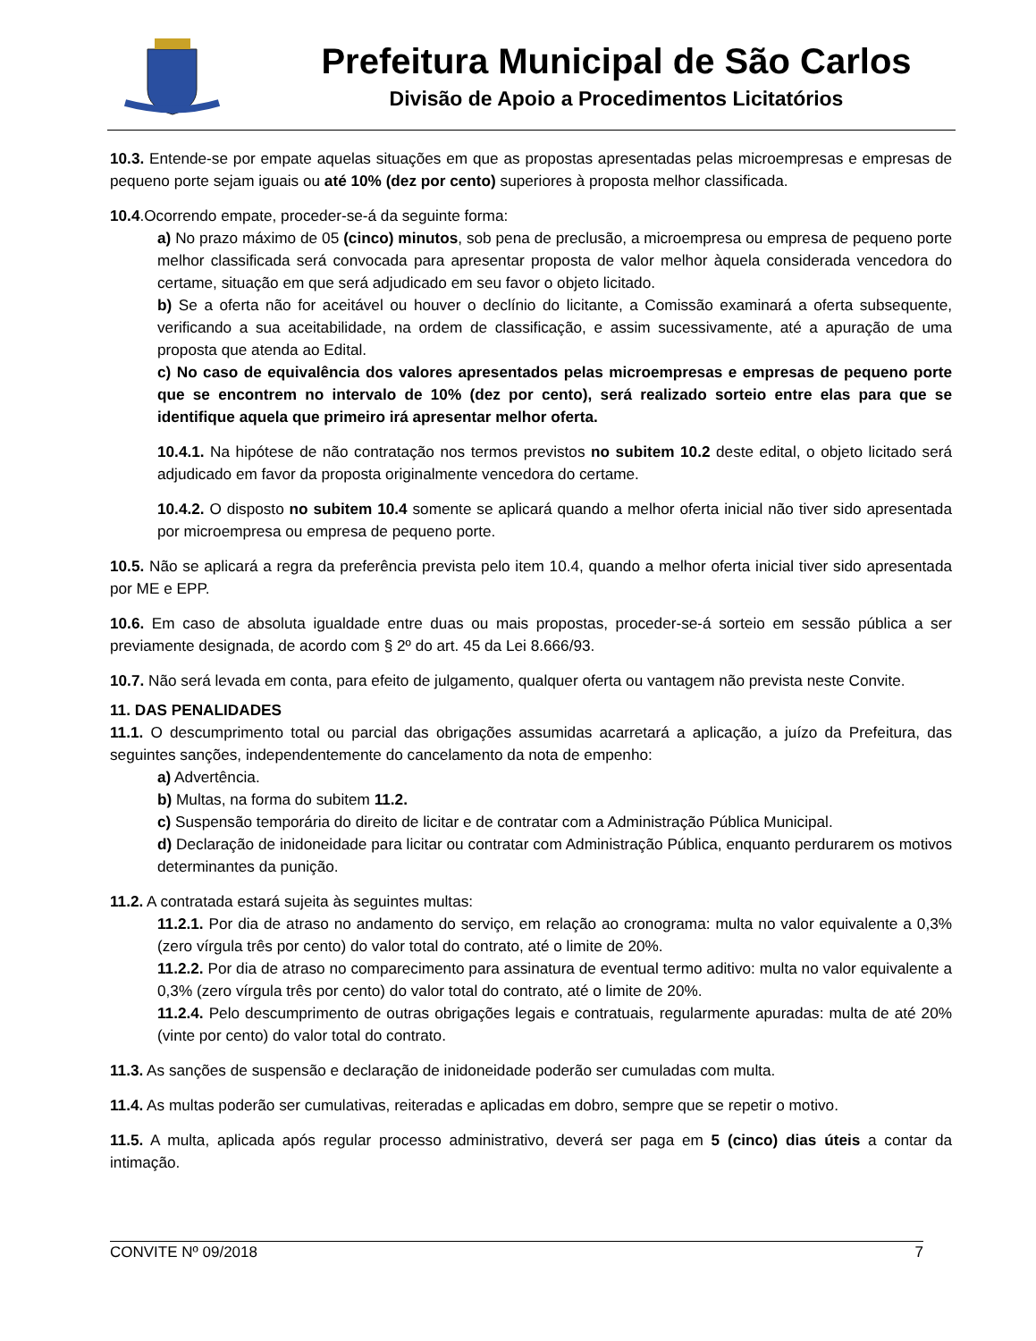Prefeitura Municipal de São Carlos
Divisão de Apoio a Procedimentos Licitatórios
10.3. Entende-se por empate aquelas situações em que as propostas apresentadas pelas microempresas e empresas de pequeno porte sejam iguais ou até 10% (dez por cento) superiores à proposta melhor classificada.
10.4.Ocorrendo empate, proceder-se-á da seguinte forma:
a) No prazo máximo de 05 (cinco) minutos, sob pena de preclusão, a microempresa ou empresa de pequeno porte melhor classificada será convocada para apresentar proposta de valor melhor àquela considerada vencedora do certame, situação em que será adjudicado em seu favor o objeto licitado.
b) Se a oferta não for aceitável ou houver o declínio do licitante, a Comissão examinará a oferta subsequente, verificando a sua aceitabilidade, na ordem de classificação, e assim sucessivamente, até a apuração de uma proposta que atenda ao Edital.
c) No caso de equivalência dos valores apresentados pelas microempresas e empresas de pequeno porte que se encontrem no intervalo de 10% (dez por cento), será realizado sorteio entre elas para que se identifique aquela que primeiro irá apresentar melhor oferta.
10.4.1. Na hipótese de não contratação nos termos previstos no subitem 10.2 deste edital, o objeto licitado será adjudicado em favor da proposta originalmente vencedora do certame.
10.4.2. O disposto no subitem 10.4 somente se aplicará quando a melhor oferta inicial não tiver sido apresentada por microempresa ou empresa de pequeno porte.
10.5. Não se aplicará a regra da preferência prevista pelo item 10.4, quando a melhor oferta inicial tiver sido apresentada por ME e EPP.
10.6. Em caso de absoluta igualdade entre duas ou mais propostas, proceder-se-á sorteio em sessão pública a ser previamente designada, de acordo com § 2º do art. 45 da Lei 8.666/93.
10.7. Não será levada em conta, para efeito de julgamento, qualquer oferta ou vantagem não prevista neste Convite.
11. DAS PENALIDADES
11.1. O descumprimento total ou parcial das obrigações assumidas acarretará a aplicação, a juízo da Prefeitura, das seguintes sanções, independentemente do cancelamento da nota de empenho:
a) Advertência.
b) Multas, na forma do subitem 11.2.
c) Suspensão temporária do direito de licitar e de contratar com a Administração Pública Municipal.
d) Declaração de inidoneidade para licitar ou contratar com Administração Pública, enquanto perdurarem os motivos determinantes da punição.
11.2. A contratada estará sujeita às seguintes multas:
11.2.1. Por dia de atraso no andamento do serviço, em relação ao cronograma: multa no valor equivalente a 0,3% (zero vírgula três por cento) do valor total do contrato, até o limite de 20%.
11.2.2. Por dia de atraso no comparecimento para assinatura de eventual termo aditivo: multa no valor equivalente a 0,3% (zero vírgula três por cento) do valor total do contrato, até o limite de 20%.
11.2.4. Pelo descumprimento de outras obrigações legais e contratuais, regularmente apuradas: multa de até 20% (vinte por cento) do valor total do contrato.
11.3. As sanções de suspensão e declaração de inidoneidade poderão ser cumuladas com multa.
11.4. As multas poderão ser cumulativas, reiteradas e aplicadas em dobro, sempre que se repetir o motivo.
11.5. A multa, aplicada após regular processo administrativo, deverá ser paga em 5 (cinco) dias úteis a contar da intimação.
CONVITE Nº 09/2018 7